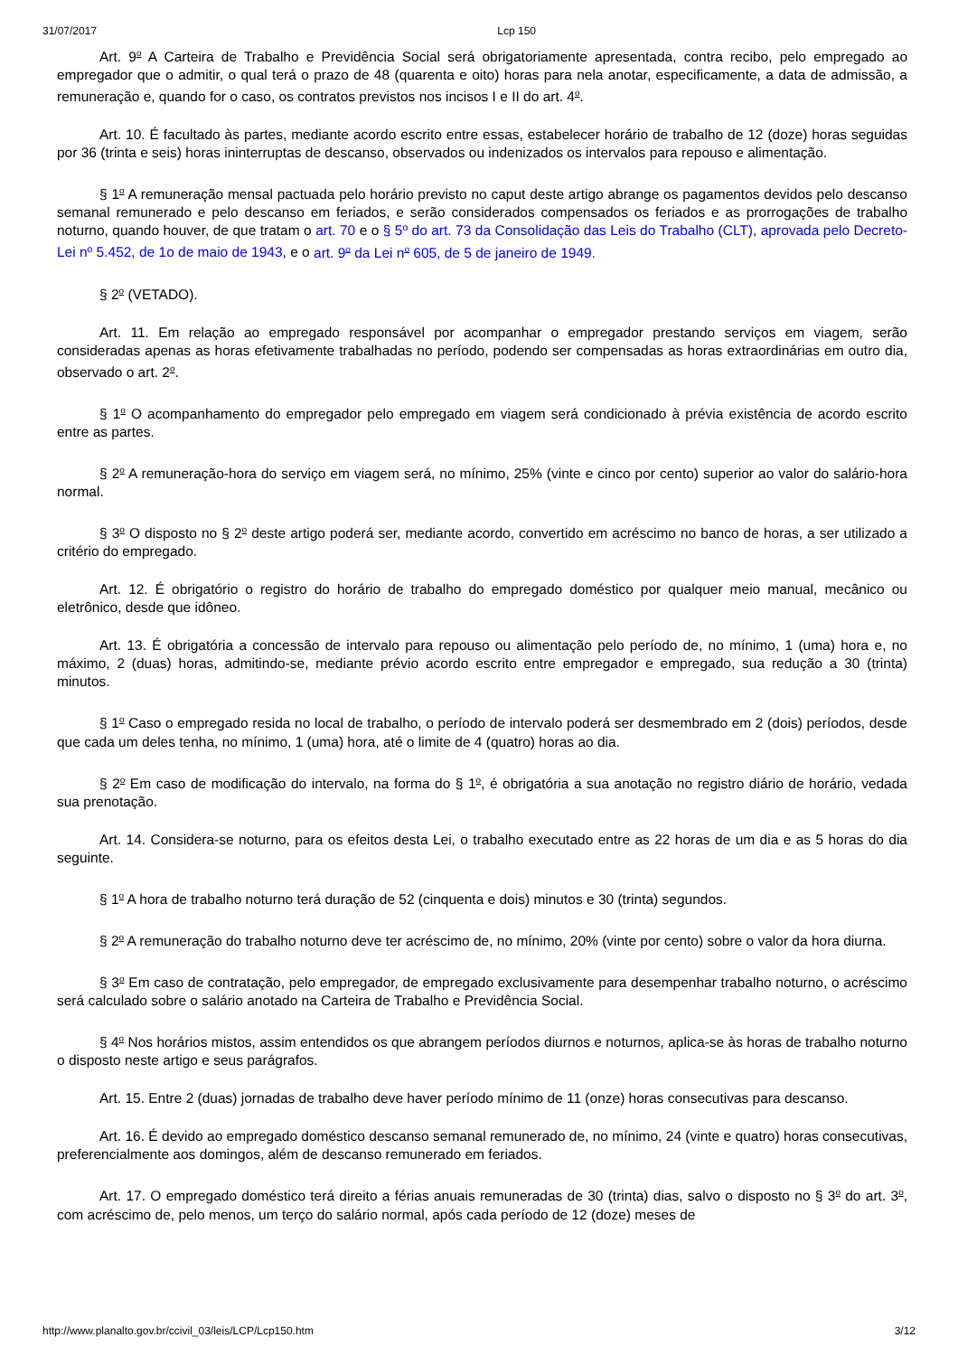31/07/2017 Lcp 150
Art. 9<sup>o</sup> A Carteira de Trabalho e Previdência Social será obrigatoriamente apresentada, contra recibo, pelo empregado ao empregador que o admitir, o qual terá o prazo de 48 (quarenta e oito) horas para nela anotar, especificamente, a data de admissão, a remuneração e, quando for o caso, os contratos previstos nos incisos I e II do art. 4<sup>o</sup>.
Art. 10. É facultado às partes, mediante acordo escrito entre essas, estabelecer horário de trabalho de 12 (doze) horas seguidas por 36 (trinta e seis) horas ininterruptas de descanso, observados ou indenizados os intervalos para repouso e alimentação.
§ 1<sup>o</sup> A remuneração mensal pactuada pelo horário previsto no caput deste artigo abrange os pagamentos devidos pelo descanso semanal remunerado e pelo descanso em feriados, e serão considerados compensados os feriados e as prorrogações de trabalho noturno, quando houver, de que tratam o art. 70 e o § 5º do art. 73 da Consolidação das Leis do Trabalho (CLT), aprovada pelo Decreto-Lei nº 5.452, de 1o de maio de 1943, e o art. 9<sup>o</sup> da Lei n<sup>o</sup> 605, de 5 de janeiro de 1949.
§ 2<sup>o</sup> (VETADO).
Art. 11. Em relação ao empregado responsável por acompanhar o empregador prestando serviços em viagem, serão consideradas apenas as horas efetivamente trabalhadas no período, podendo ser compensadas as horas extraordinárias em outro dia, observado o art. 2<sup>o</sup>.
§ 1<sup>o</sup> O acompanhamento do empregador pelo empregado em viagem será condicionado à prévia existência de acordo escrito entre as partes.
§ 2<sup>o</sup> A remuneração-hora do serviço em viagem será, no mínimo, 25% (vinte e cinco por cento) superior ao valor do salário-hora normal.
§ 3<sup>o</sup> O disposto no § 2<sup>o</sup> deste artigo poderá ser, mediante acordo, convertido em acréscimo no banco de horas, a ser utilizado a critério do empregado.
Art. 12. É obrigatório o registro do horário de trabalho do empregado doméstico por qualquer meio manual, mecânico ou eletrônico, desde que idôneo.
Art. 13. É obrigatória a concessão de intervalo para repouso ou alimentação pelo período de, no mínimo, 1 (uma) hora e, no máximo, 2 (duas) horas, admitindo-se, mediante prévio acordo escrito entre empregador e empregado, sua redução a 30 (trinta) minutos.
§ 1<sup>o</sup> Caso o empregado resida no local de trabalho, o período de intervalo poderá ser desmembrado em 2 (dois) períodos, desde que cada um deles tenha, no mínimo, 1 (uma) hora, até o limite de 4 (quatro) horas ao dia.
§ 2<sup>o</sup> Em caso de modificação do intervalo, na forma do § 1<sup>o</sup>, é obrigatória a sua anotação no registro diário de horário, vedada sua prenotação.
Art. 14. Considera-se noturno, para os efeitos desta Lei, o trabalho executado entre as 22 horas de um dia e as 5 horas do dia seguinte.
§ 1<sup>o</sup> A hora de trabalho noturno terá duração de 52 (cinquenta e dois) minutos e 30 (trinta) segundos.
§ 2<sup>o</sup> A remuneração do trabalho noturno deve ter acréscimo de, no mínimo, 20% (vinte por cento) sobre o valor da hora diurna.
§ 3<sup>o</sup> Em caso de contratação, pelo empregador, de empregado exclusivamente para desempenhar trabalho noturno, o acréscimo será calculado sobre o salário anotado na Carteira de Trabalho e Previdência Social.
§ 4<sup>o</sup> Nos horários mistos, assim entendidos os que abrangem períodos diurnos e noturnos, aplica-se às horas de trabalho noturno o disposto neste artigo e seus parágrafos.
Art. 15. Entre 2 (duas) jornadas de trabalho deve haver período mínimo de 11 (onze) horas consecutivas para descanso.
Art. 16. É devido ao empregado doméstico descanso semanal remunerado de, no mínimo, 24 (vinte e quatro) horas consecutivas, preferencialmente aos domingos, além de descanso remunerado em feriados.
Art. 17. O empregado doméstico terá direito a férias anuais remuneradas de 30 (trinta) dias, salvo o disposto no § 3<sup>o</sup> do art. 3<sup>o</sup>, com acréscimo de, pelo menos, um terço do salário normal, após cada período de 12 (doze) meses de
http://www.planalto.gov.br/ccivil_03/leis/LCP/Lcp150.htm 3/12